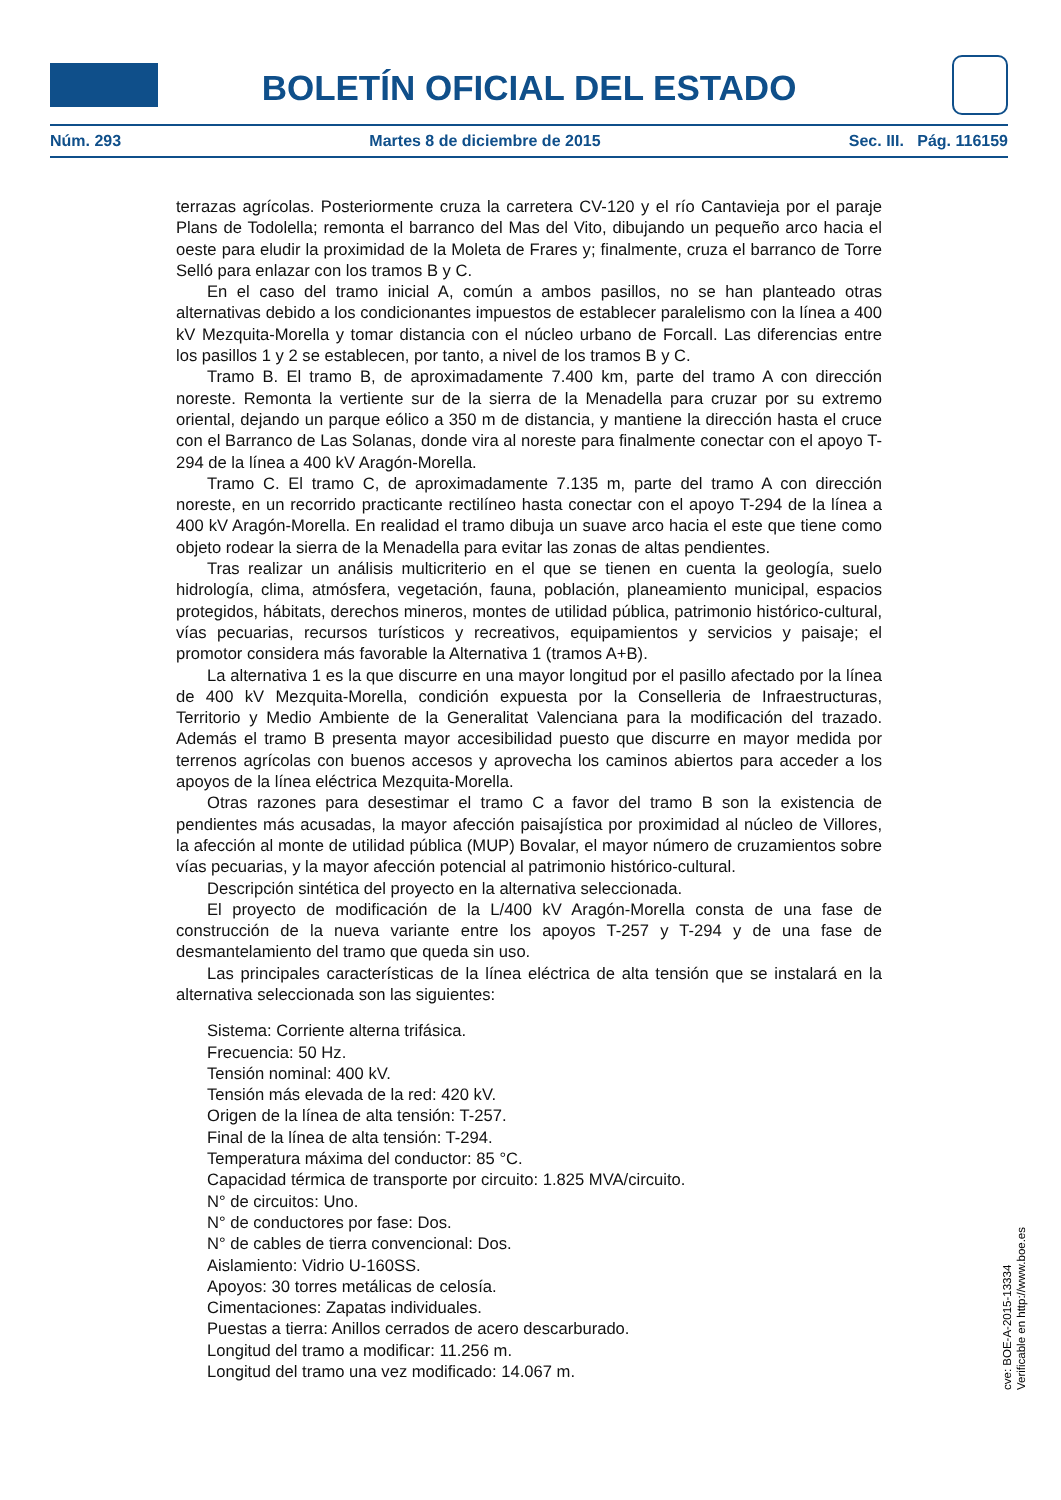BOLETÍN OFICIAL DEL ESTADO
Núm. 293 Martes 8 de diciembre de 2015 Sec. III. Pág. 116159
terrazas agrícolas. Posteriormente cruza la carretera CV-120 y el río Cantavieja por el paraje Plans de Todolella; remonta el barranco del Mas del Vito, dibujando un pequeño arco hacia el oeste para eludir la proximidad de la Moleta de Frares y; finalmente, cruza el barranco de Torre Selló para enlazar con los tramos B y C.
En el caso del tramo inicial A, común a ambos pasillos, no se han planteado otras alternativas debido a los condicionantes impuestos de establecer paralelismo con la línea a 400 kV Mezquita-Morella y tomar distancia con el núcleo urbano de Forcall. Las diferencias entre los pasillos 1 y 2 se establecen, por tanto, a nivel de los tramos B y C.
Tramo B. El tramo B, de aproximadamente 7.400 km, parte del tramo A con dirección noreste. Remonta la vertiente sur de la sierra de la Menadella para cruzar por su extremo oriental, dejando un parque eólico a 350 m de distancia, y mantiene la dirección hasta el cruce con el Barranco de Las Solanas, donde vira al noreste para finalmente conectar con el apoyo T-294 de la línea a 400 kV Aragón-Morella.
Tramo C. El tramo C, de aproximadamente 7.135 m, parte del tramo A con dirección noreste, en un recorrido practicante rectilíneo hasta conectar con el apoyo T-294 de la línea a 400 kV Aragón-Morella. En realidad el tramo dibuja un suave arco hacia el este que tiene como objeto rodear la sierra de la Menadella para evitar las zonas de altas pendientes.
Tras realizar un análisis multicriterio en el que se tienen en cuenta la geología, suelo hidrología, clima, atmósfera, vegetación, fauna, población, planeamiento municipal, espacios protegidos, hábitats, derechos mineros, montes de utilidad pública, patrimonio histórico-cultural, vías pecuarias, recursos turísticos y recreativos, equipamientos y servicios y paisaje; el promotor considera más favorable la Alternativa 1 (tramos A+B).
La alternativa 1 es la que discurre en una mayor longitud por el pasillo afectado por la línea de 400 kV Mezquita-Morella, condición expuesta por la Conselleria de Infraestructuras, Territorio y Medio Ambiente de la Generalitat Valenciana para la modificación del trazado. Además el tramo B presenta mayor accesibilidad puesto que discurre en mayor medida por terrenos agrícolas con buenos accesos y aprovecha los caminos abiertos para acceder a los apoyos de la línea eléctrica Mezquita-Morella.
Otras razones para desestimar el tramo C a favor del tramo B son la existencia de pendientes más acusadas, la mayor afección paisajística por proximidad al núcleo de Villores, la afección al monte de utilidad pública (MUP) Bovalar, el mayor número de cruzamientos sobre vías pecuarias, y la mayor afección potencial al patrimonio histórico-cultural.
Descripción sintética del proyecto en la alternativa seleccionada.
El proyecto de modificación de la L/400 kV Aragón-Morella consta de una fase de construcción de la nueva variante entre los apoyos T-257 y T-294 y de una fase de desmantelamiento del tramo que queda sin uso.
Las principales características de la línea eléctrica de alta tensión que se instalará en la alternativa seleccionada son las siguientes:
Sistema: Corriente alterna trifásica.
Frecuencia: 50 Hz.
Tensión nominal: 400 kV.
Tensión más elevada de la red: 420 kV.
Origen de la línea de alta tensión: T-257.
Final de la línea de alta tensión: T-294.
Temperatura máxima del conductor: 85 °C.
Capacidad térmica de transporte por circuito: 1.825 MVA/circuito.
N° de circuitos: Uno.
N° de conductores por fase: Dos.
N° de cables de tierra convencional: Dos.
Aislamiento: Vidrio U-160SS.
Apoyos: 30 torres metálicas de celosía.
Cimentaciones: Zapatas individuales.
Puestas a tierra: Anillos cerrados de acero descarburado.
Longitud del tramo a modificar: 11.256 m.
Longitud del tramo una vez modificado: 14.067 m.
cve: BOE-A-2015-13334
Verificable en http://www.boe.es